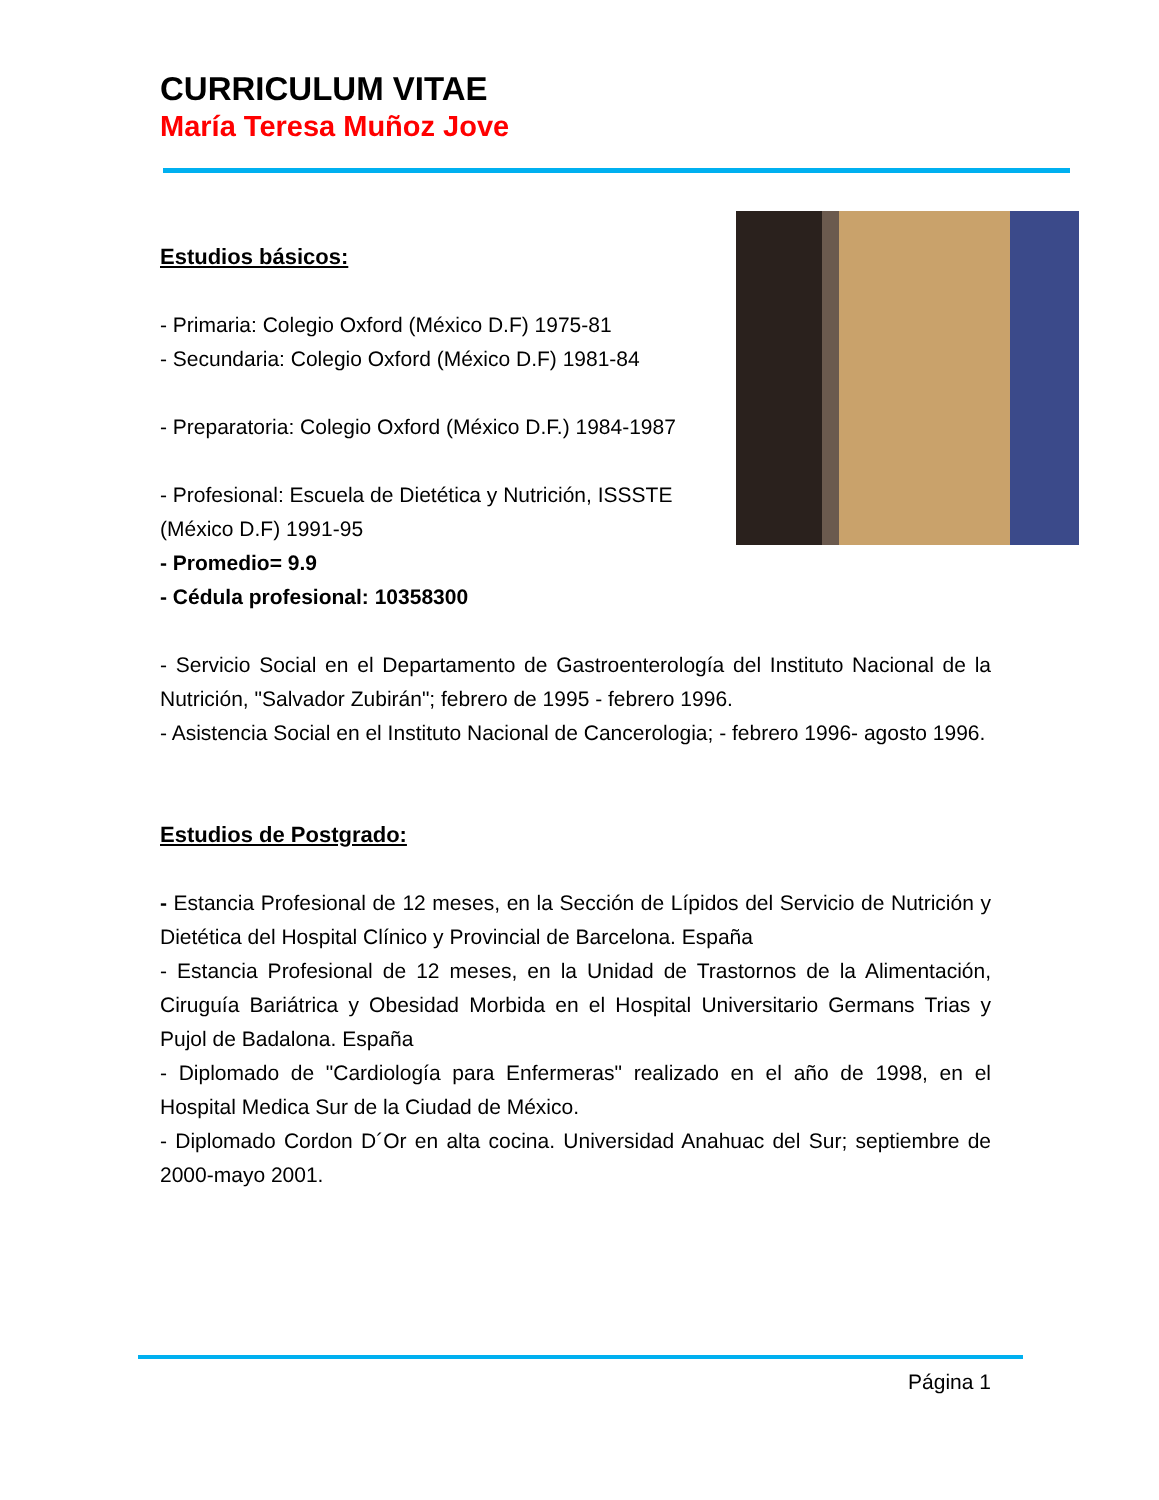CURRICULUM VITAE
María Teresa Muñoz Jove
Estudios básicos:
- Primaria: Colegio Oxford (México D.F) 1975-81
- Secundaria: Colegio Oxford (México D.F) 1981-84
- Preparatoria: Colegio Oxford (México D.F.) 1984-1987
- Profesional: Escuela de Dietética y Nutrición, ISSSTE
(México D.F) 1991-95
- Promedio= 9.9
- Cédula profesional: 10358300
- Servicio Social en el Departamento de Gastroenterología del Instituto Nacional de la Nutrición, "Salvador Zubirán"; febrero de 1995 - febrero 1996.
- Asistencia Social en el Instituto Nacional de Cancerologia; - febrero 1996- agosto 1996.
Estudios de Postgrado:
- Estancia Profesional de 12 meses, en la Sección de Lípidos del Servicio de Nutrición y Dietética del Hospital Clínico y Provincial de Barcelona. España
- Estancia Profesional de 12 meses, en la Unidad de Trastornos de la Alimentación, Ciruguía Bariátrica y Obesidad Morbida en el Hospital Universitario Germans Trias y Pujol de Badalona. España
- Diplomado de "Cardiología para Enfermeras" realizado en el año de 1998, en el Hospital Medica Sur de la Ciudad de México.
- Diplomado Cordon D´Or en alta cocina. Universidad Anahuac del Sur; septiembre de 2000-mayo 2001.
Página 1